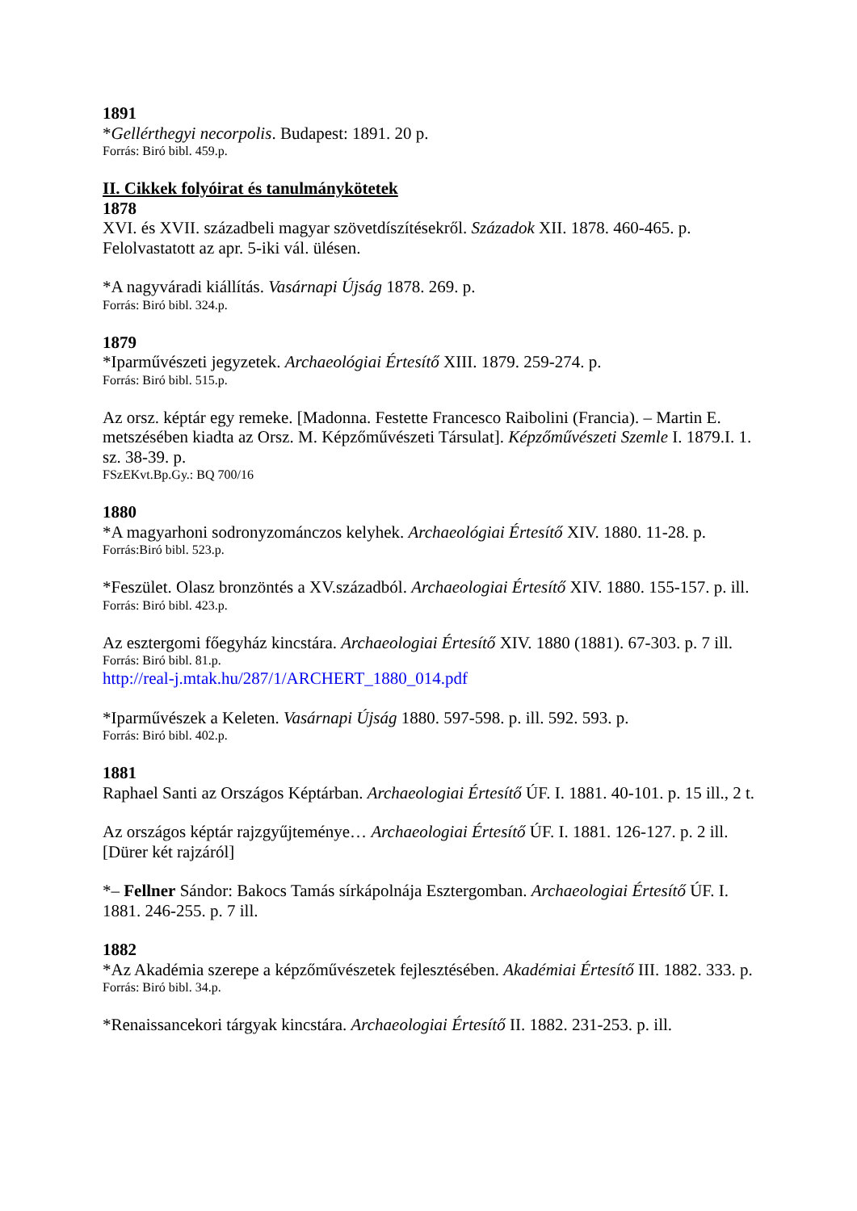1891
*Gellérthegyi necorpolis. Budapest: 1891. 20 p.
Forrás: Biró bibl. 459.p.
II. Cikkek folyóirat és tanulmánykötetek
1878
XVI. és XVII. századbeli magyar szövetdíszítésekről. Századok XII. 1878. 460-465. p. Felolvastatott az apr. 5-iki vál. ülésen.
*A nagyváradi kiállítás. Vasárnapi Újság 1878. 269. p.
Forrás: Biró bibl. 324.p.
1879
*Iparművészeti jegyzetek. Archaeológiai Értesítő XIII. 1879. 259-274. p.
Forrás: Biró bibl. 515.p.
Az orsz. képtár egy remeke. [Madonna. Festette Francesco Raibolini (Francia). – Martin E. metszésében kiadta az Orsz. M. Képzőművészeti Társulat]. Képzőművészeti Szemle I. 1879.I. 1. sz. 38-39. p.
FSzEKvt.Bp.Gy.: BQ 700/16
1880
*A magyarhoni sodronyzománczos kelyhek. Archaeológiai Értesítő XIV. 1880. 11-28. p.
Forrás:Biró bibl. 523.p.
*Feszület. Olasz bronzöntés a XV.századból. Archaeologiai Értesítő XIV. 1880. 155-157. p. ill.
Forrás: Biró bibl. 423.p.
Az esztergomi főegyház kincstára. Archaeologiai Értesítő XIV. 1880 (1881). 67-303. p. 7 ill.
Forrás: Biró bibl. 81.p.
http://real-j.mtak.hu/287/1/ARCHERT_1880_014.pdf
*Iparművészek a Keleten. Vasárnapi Újság 1880. 597-598. p. ill. 592. 593. p.
Forrás: Biró bibl. 402.p.
1881
Raphael Santi az Országos Képtárban. Archaeologiai Értesítő ÚF. I. 1881. 40-101. p. 15 ill., 2 t.
Az országos képtár rajzgyűjteménye… Archaeologiai Értesítő ÚF. I. 1881. 126-127. p. 2 ill. [Dürer két rajzáról]
*– Fellner Sándor: Bakocs Tamás sírkápolnája Esztergomban. Archaeologiai Értesítő ÚF. I. 1881. 246-255. p. 7 ill.
1882
*Az Akadémia szerepe a képzőművészetek fejlesztésében. Akadémiai Értesítő III. 1882. 333. p.
Forrás: Biró bibl. 34.p.
*Renaissancekori tárgyak kincstára. Archaeologiai Értesítő II. 1882. 231-253. p. ill.